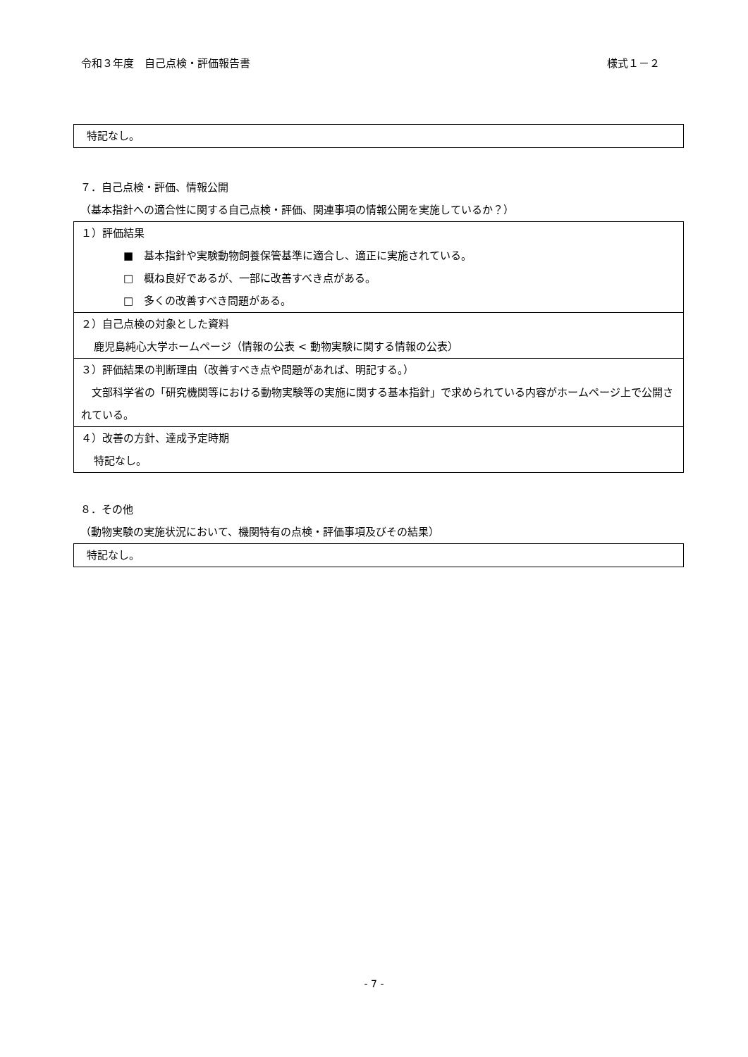令和３年度　自己点検・評価報告書 様式１－２
特記なし。
７．自己点検・評価、情報公開
（基本指針への適合性に関する自己点検・評価、関連事項の情報公開を実施しているか？）
１）評価結果
■　基本指針や実験動物飼養保管基準に適合し、適正に実施されている。
□　概ね良好であるが、一部に改善すべき点がある。
□　多くの改善すべき問題がある。
２）自己点検の対象とした資料
鹿児島純心大学ホームページ（情報の公表 < 動物実験に関する情報の公表）
３）評価結果の判断理由（改善すべき点や問題があれば、明記する。）
　文部科学省の「研究機関等における動物実験等の実施に関する基本指針」で求められている内容がホームページ上で公開されている。
４）改善の方針、達成予定時期
特記なし。
８．その他
（動物実験の実施状況において、機関特有の点検・評価事項及びその結果）
特記なし。
- 7 -